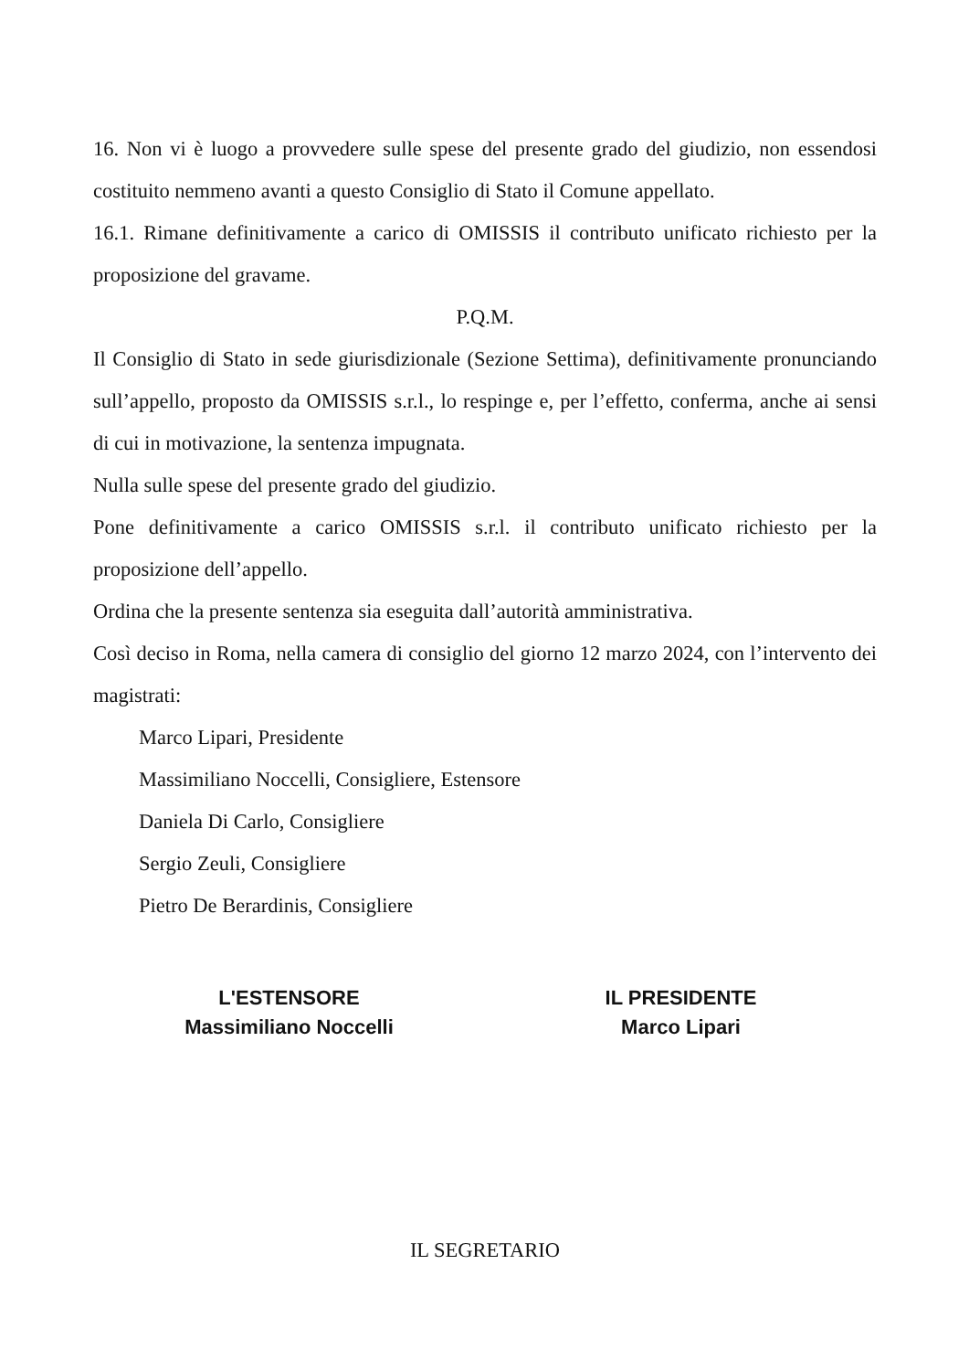16. Non vi è luogo a provvedere sulle spese del presente grado del giudizio, non essendosi costituito nemmeno avanti a questo Consiglio di Stato il Comune appellato.
16.1. Rimane definitivamente a carico di OMISSIS il contributo unificato richiesto per la proposizione del gravame.
P.Q.M.
Il Consiglio di Stato in sede giurisdizionale (Sezione Settima), definitivamente pronunciando sull’appello, proposto da OMISSIS s.r.l., lo respinge e, per l’effetto, conferma, anche ai sensi di cui in motivazione, la sentenza impugnata.
Nulla sulle spese del presente grado del giudizio.
Pone definitivamente a carico OMISSIS s.r.l. il contributo unificato richiesto per la proposizione dell’appello.
Ordina che la presente sentenza sia eseguita dall’autorità amministrativa.
Così deciso in Roma, nella camera di consiglio del giorno 12 marzo 2024, con l’intervento dei magistrati:
Marco Lipari, Presidente
Massimiliano Noccelli, Consigliere, Estensore
Daniela Di Carlo, Consigliere
Sergio Zeuli, Consigliere
Pietro De Berardinis, Consigliere
L'ESTENSORE
Massimiliano Noccelli
IL PRESIDENTE
Marco Lipari
IL SEGRETARIO